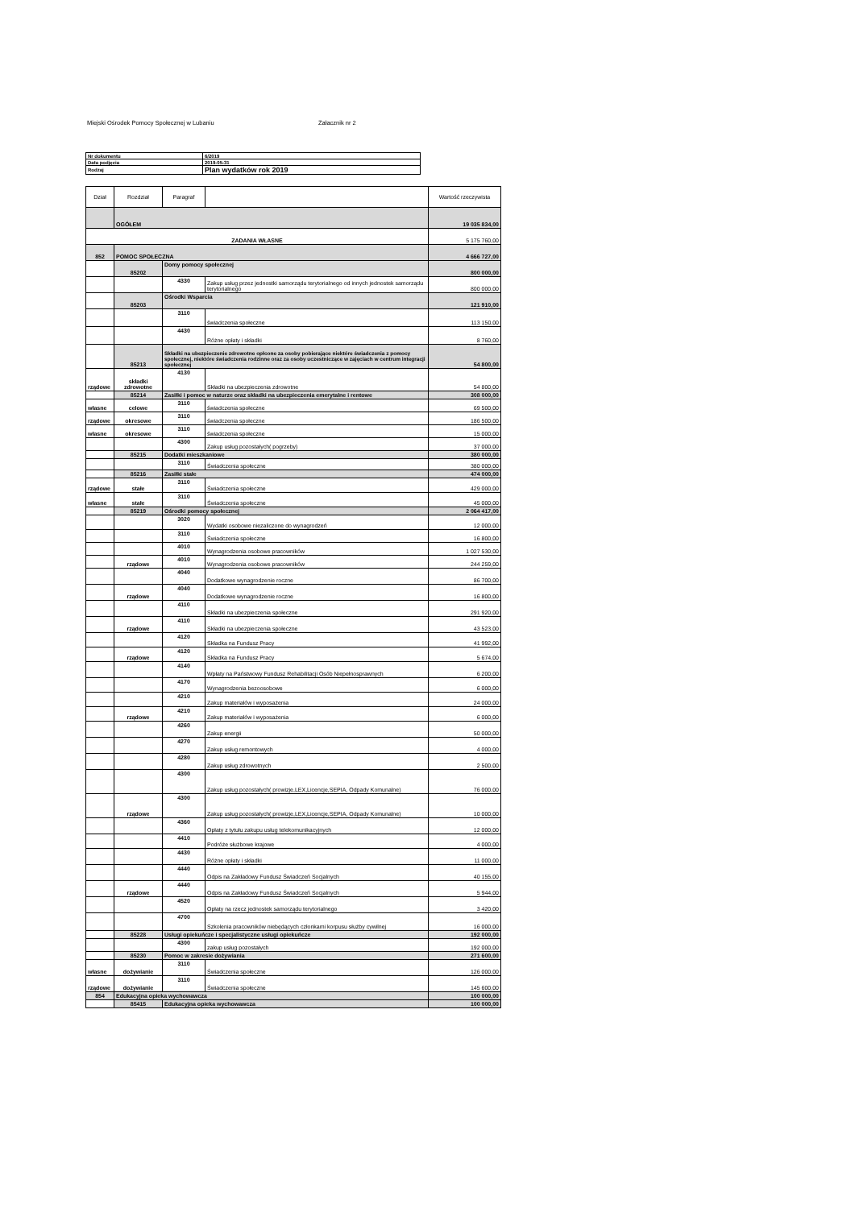Miejski Ośrodek Pomocy Społecznej w Lubaniu Załacznik nr 2
| Nr dokumentu | 6/2019 |
| Data podjęcia | 2019-05-31 |
| Rodzaj | Plan wydatków rok 2019 |
| Dział | Rozdział | Paragraf | | Wartość rzeczywista |
| | OGÓŁEM | | | 19 035 834,00 |
| ZADANIA WŁASNE | | | | 5 175 760,00 |
| 852 | POMOC SPOŁECZNA | | | 4 666 727,00 |
| | 85202 | Domy pomocy społecznej | | 800 000,00 |
| | | 4330 | Zakup usług przez jednostki samorządu terytorialnego od innych jednostek samorządu terytorialnego | 800 000,00 |
| | 85203 | Ośrodki Wsparcia | | 121 910,00 |
| | | 3110 | świadczenia społeczne | 113 150,00 |
| | | 4430 | Różne opłaty i składki | 8 760,00 |
| | 85213 | Składki na ubezpieczenie zdrowotne opłcone za osoby pobierające niektóre świadczenia z pomocy społecznej, niektóre świadczenia rodzinne oraz za osoby uczestniczące w zajęciach w centrum integracji społecznej | | 54 800,00 |
| rządowe | składki zdrowotne | 4130 | Składki na ubezpieczenia zdrowotne | 54 800,00 |
| | 85214 | Zasiłki i pomoc w naturze oraz składki na ubezpieczenia emerytalne i rentowe | | 308 000,00 |
| własne | celowe | 3110 | świadczenia społeczne | 69 500,00 |
| rządowe | okresowe | 3110 | świadczenia społeczne | 186 500,00 |
| własne | okresowe | 3110 | świadczenia społeczne | 15 000,00 |
| | | 4300 | Zakup usług pozostałych( pogrzeby) | 37 000,00 |
| | 85215 | Dodatki mieszkaniowe | | 380 000,00 |
| | | 3110 | Świadczenia społeczne | 380 000,00 |
| | 85216 | Zasiłki stałe | | 474 000,00 |
| rządowe | stałe | 3110 | Świadczenia społeczne | 429 000,00 |
| własne | stałe | 3110 | Świadczenia społeczne | 45 000,00 |
| | 85219 | Ośrodki pomocy społecznej | | 2 064 417,00 |
| | | 3020 | Wydatki osobowe niezaliczone do wynagrodzeń | 12 000,00 |
| | | 3110 | Świadczenia społeczne | 16 800,00 |
| | | 4010 | Wynagrodzenia osobowe pracowników | 1 027 530,00 |
| | rządowe | 4010 | Wynagrodzenia osobowe pracowników | 244 259,00 |
| | | 4040 | Dodatkowe wynagrodzenie roczne | 86 700,00 |
| | rządowe | 4040 | Dodatkowe wynagrodzenie roczne | 16 800,00 |
| | | 4110 | Składki na ubezpieczenia społeczne | 291 920,00 |
| | rządowe | 4110 | Składki na ubezpieczenia społeczne | 43 523,00 |
| | | 4120 | Składka na Fundusz Pracy | 41 992,00 |
| | rządowe | 4120 | Składka na Fundusz Pracy | 5 674,00 |
| | | 4140 | Wpłaty na Państwowy Fundusz Rehabilitacji Osób Niepełnosprawnych | 6 200,00 |
| | | 4170 | Wynagrodzenia bezoosobowe | 6 000,00 |
| | | 4210 | Zakup materiałów i wyposażenia | 24 000,00 |
| | rządowe | 4210 | Zakup materiałów i wyposażenia | 6 000,00 |
| | | 4260 | Zakup energii | 50 000,00 |
| | | 4270 | Zakup usług remontowych | 4 000,00 |
| | | 4280 | Zakup usług zdrowotnych | 2 500,00 |
| | | 4300 | Zakup usług pozostałych( prowizje,LEX,Licencje,SEPIA, Odpady Komunalne) | 76 000,00 |
| | rządowe | 4300 | Zakup usług pozostałych( prowizje,LEX,Licencje,SEPIA, Odpady Komunalne) | 10 000,00 |
| | | 4360 | Opłaty z tytułu zakupu usług telekomunikacyjnych | 12 000,00 |
| | | 4410 | Podróże służbowe krajowe | 4 000,00 |
| | | 4430 | Różne opłaty i składki | 11 000,00 |
| | | 4440 | Odpis na Zakładowy Fundusz Świadczeń Socjalnych | 40 155,00 |
| | rządowe | 4440 | Odpis na Zakładowy Fundusz Świadczeń Socjalnych | 5 944,00 |
| | | 4520 | Opłaty na rzecz jednostek samorządu terytorialnego | 3 420,00 |
| | | 4700 | Szkolenia pracowników niebędących członkami korpusu służby cywilnej | 16 000,00 |
| | 85228 | Usługi opiekuńcze i specjalistyczne usługi opiekuńcze | | 192 000,00 |
| | | 4300 | zakup usług pozostałych | 192 000,00 |
| | 85230 | Pomoc w zakresie dożywiania | | 271 600,00 |
| własne | dożywianie | 3110 | Świadczenia społeczne | 126 000,00 |
| rządowe | dożywianie | 3110 | Świadczenia społeczne | 145 600,00 |
| 854 | Edukacyjna opieka wychowawcza | | | 100 000,00 |
| | 85415 | Edukacyjna opieka wychowawcza | | 100 000,00 |